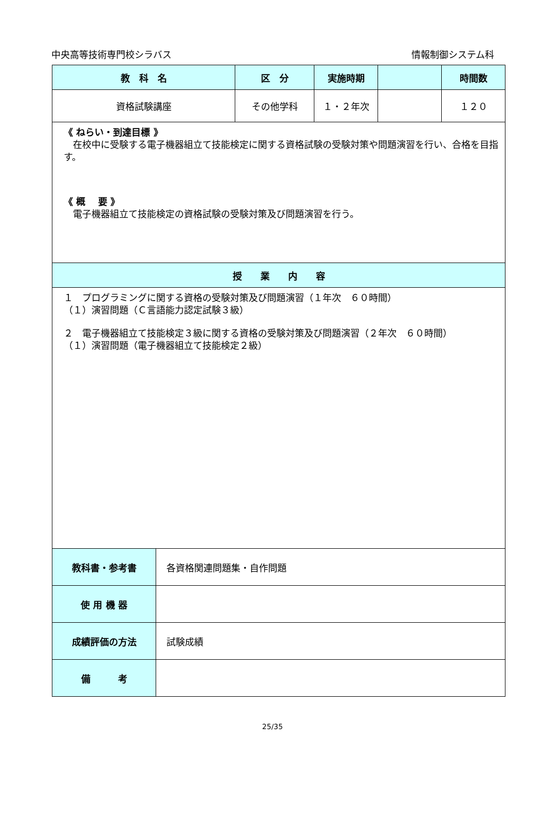中央高等技術専門校シラバス 情報制御システム科
| 教 科 名 | | 区 分 | 実施時期 | | 時間数 |
| --- | --- | --- | --- | --- | --- |
| 資格試験講座 | | その他学科 | １・２年次 | | １２０ |
| 《 ねらい・到達目標 》 在校中に受験する電子機器組立て技能検定に関する資格試験の受験対策や問題演習を行い、合格を目指す。 《 概 要 》 電子機器組立て技能検定の資格試験の受験対策及び問題演習を行う。 | | | | | |
| 授 業 内 容 | | | | | |
| １ プログラミングに関する資格の受験対策及び問題演習（１年次 ６０時間） （１）演習問題（Ｃ言語能力認定試験３級） ２ 電子機器組立て技能検定３級に関する資格の受験対策及び問題演習（２年次 ６０時間） （１）演習問題（電子機器組立て技能検定２級） | | | | | |
| 教科書・参考書 | 各資格関連問題集・自作問題 | | | | |
| 使 用 機 器 | | | | | |
| 成績評価の方法 | 試験成績 | | | | |
| 備 考 | | | | | |
25/35